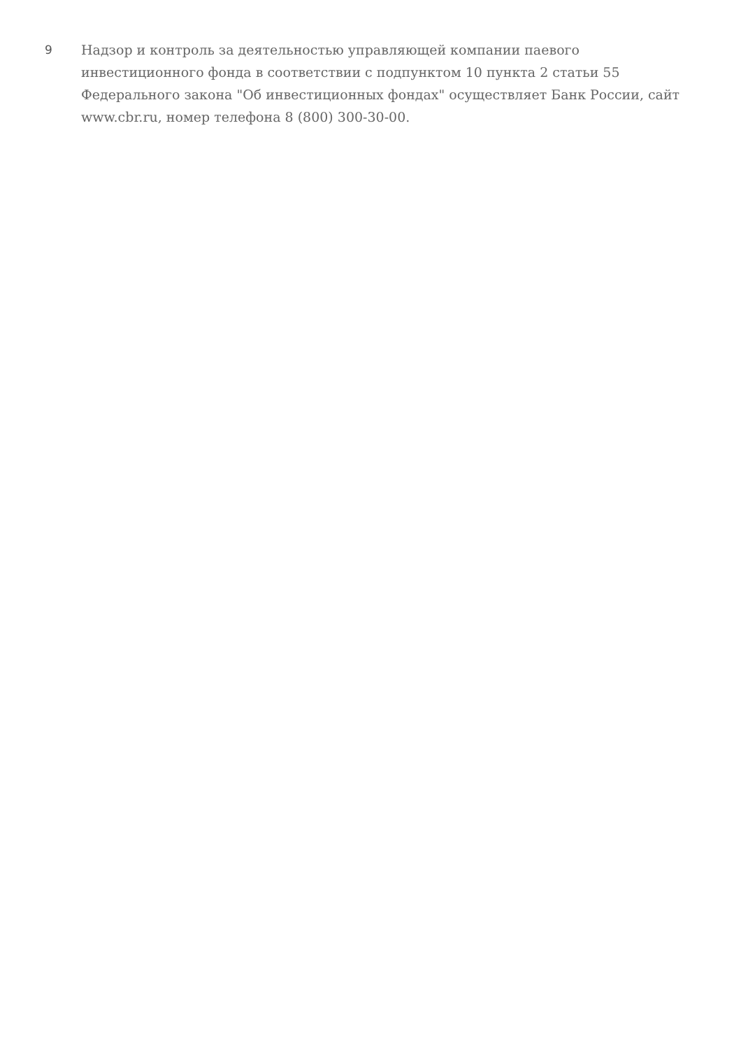9
Надзор и контроль за деятельностью управляющей компании паевого инвестиционного фонда в соответствии с подпунктом 10 пункта 2 статьи 55 Федерального закона "Об инвестиционных фондах" осуществляет Банк России, сайт www.cbr.ru, номер телефона 8 (800) 300-30-00.